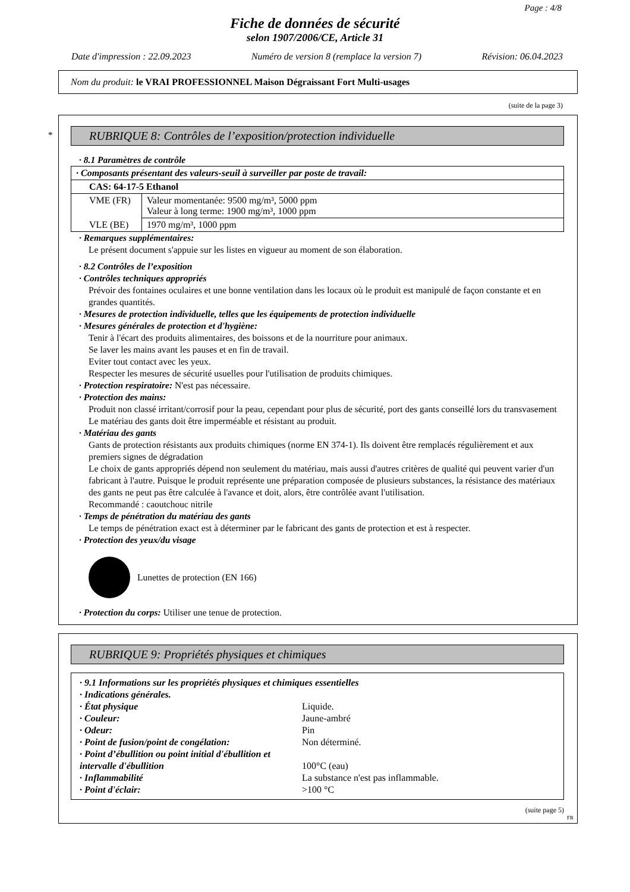Page : 4/8
Fiche de données de sécurité
selon 1907/2006/CE, Article 31
Date d'impression : 22.09.2023 Numéro de version 8 (remplace la version 7) Révision: 06.04.2023
Nom du produit: le VRAI PROFESSIONNEL Maison Dégraissant Fort Multi-usages
(suite de la page 3)
*
RUBRIQUE 8: Contrôles de l’exposition/protection individuelle
· 8.1 Paramètres de contrôle
| · Composants présentant des valeurs-seuil à surveiller par poste de travail: | |
| CAS: 64-17-5 Ethanol | |
| VME (FR) | Valeur momentanée: 9500 mg/m³, 5000 ppm Valeur à long terme: 1900 mg/m³, 1000 ppm |
| VLE (BE) | 1970 mg/m³, 1000 ppm |
· Remarques supplémentaires:
Le présent document s'appuie sur les listes en vigueur au moment de son élaboration.
· 8.2 Contrôles de l’exposition
· Contrôles techniques appropriés
Prévoir des fontaines oculaires et une bonne ventilation dans les locaux où le produit est manipulé de façon constante et en grandes quantités.
· Mesures de protection individuelle, telles que les équipements de protection individuelle
· Mesures générales de protection et d'hygiène:
Tenir à l'écart des produits alimentaires, des boissons et de la nourriture pour animaux.
Se laver les mains avant les pauses et en fin de travail.
Eviter tout contact avec les yeux.
Respecter les mesures de sécurité usuelles pour l'utilisation de produits chimiques.
· Protection respiratoire: N'est pas nécessaire.
· Protection des mains:
Produit non classé irritant/corrosif pour la peau, cependant pour plus de sécurité, port des gants conseillé lors du transvasement
Le matériau des gants doit être imperméable et résistant au produit.
· Matériau des gants
Gants de protection résistants aux produits chimiques (norme EN 374-1). Ils doivent être remplacés régulièrement et aux premiers signes de dégradation
Le choix de gants appropriés dépend non seulement du matériau, mais aussi d'autres critères de qualité qui peuvent varier d'un fabricant à l'autre. Puisque le produit représente une préparation composée de plusieurs substances, la résistance des matériaux des gants ne peut pas être calculée à l'avance et doit, alors, être contrôlée avant l'utilisation.
Recommandé : caoutchouc nitrile
· Temps de pénétration du matériau des gants
Le temps de pénétration exact est à déterminer par le fabricant des gants de protection et est à respecter.
· Protection des yeux/du visage
Lunettes de protection (EN 166)
· Protection du corps: Utiliser une tenue de protection.
RUBRIQUE 9: Propriétés physiques et chimiques
| · 9.1 Informations sur les propriétés physiques et chimiques essentielles | |
| · Indications générales. | |
| · État physique | Liquide. |
| · Couleur: | Jaune-ambré |
| · Odeur: | Pin |
| · Point de fusion/point de congélation: | Non déterminé. |
| · Point d’ébullition ou point initial d'ébullition et intervalle d'ébullition | 100°C (eau) |
| · Inflammabilité | La substance n'est pas inflammable. |
| · Point d'éclair: | >100 °C |
(suite page 5)
FR